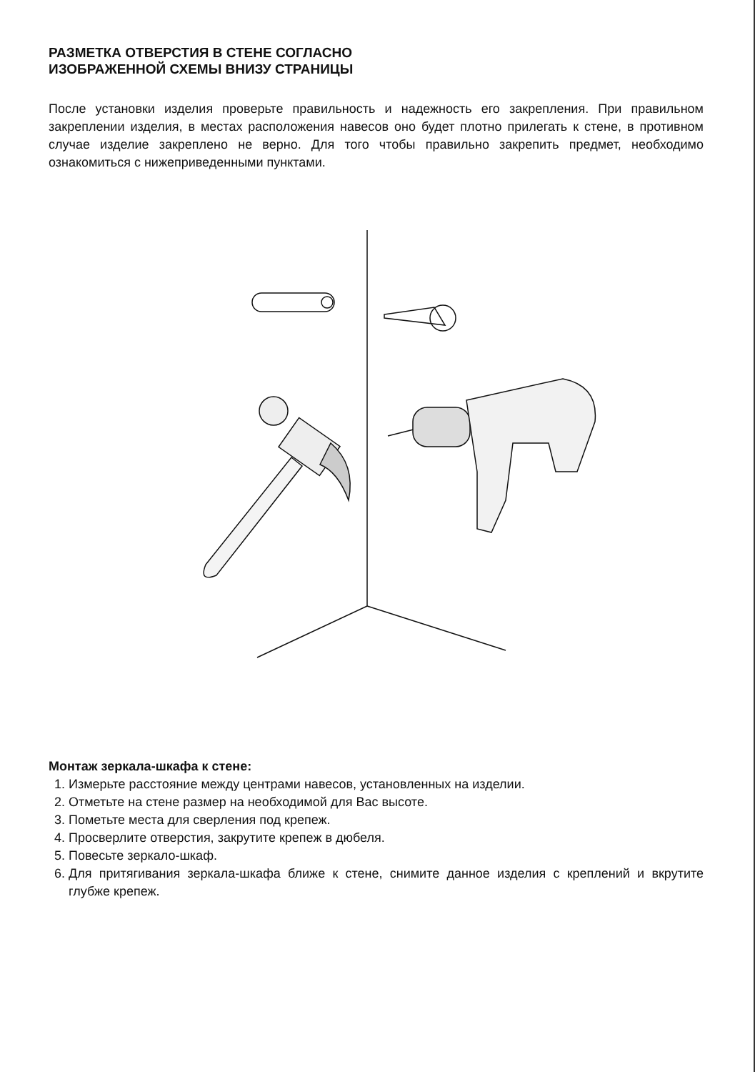РАЗМЕТКА ОТВЕРСТИЯ В СТЕНЕ СОГЛАСНО
ИЗОБРАЖЕННОЙ СХЕМЫ ВНИЗУ СТРАНИЦЫ
После установки изделия проверьте правильность и надежность его закрепления. При правильном закреплении изделия, в местах расположения навесов оно будет плотно прилегать к стене, в противном случае изделие закреплено не верно. Для того чтобы правильно закрепить предмет, необходимо ознакомиться с нижеприведенными пунктами.
Монтаж зеркала-шкафа к стене:
1. Измерьте расстояние между центрами навесов, установленных на изделии.
2. Отметьте на стене размер на необходимой для Вас высоте.
3. Пометьте места для сверления под крепеж.
4. Просверлите отверстия, закрутите крепеж в дюбеля.
5. Повесьте зеркало-шкаф.
6. Для притягивания зеркала-шкафа ближе к стене, снимите данное изделия с креплений и вкрутите глубже крепеж.